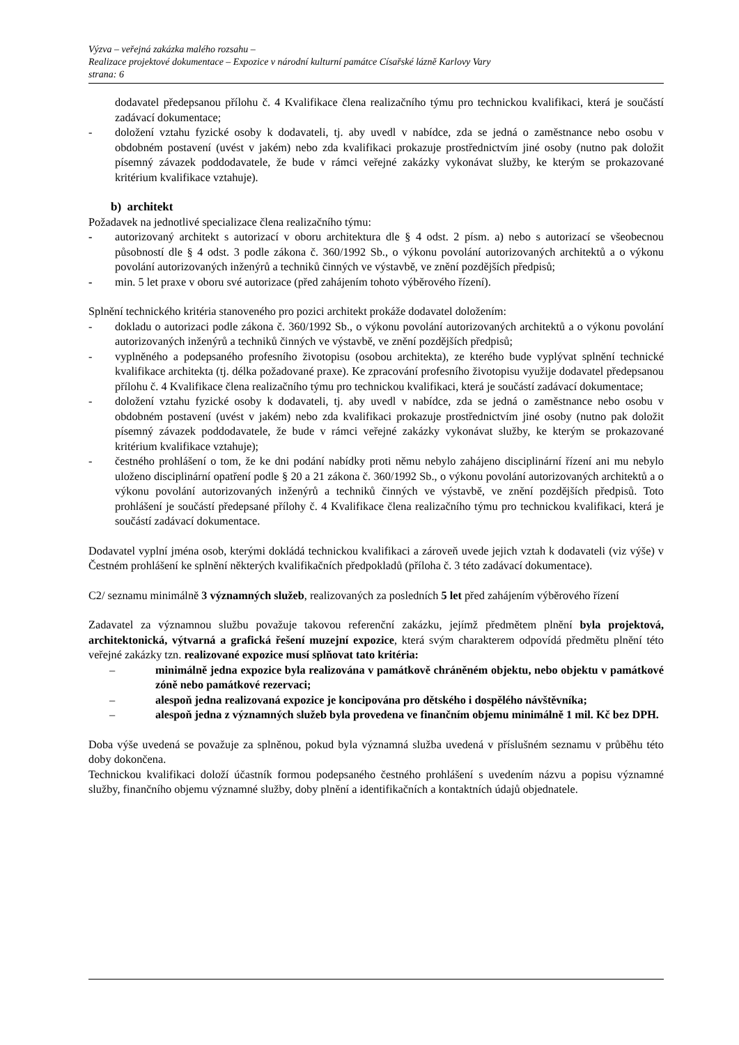Výzva – veřejná zakázka malého rozsahu –
Realizace projektové dokumentace – Expozice v národní kulturní památce Císařské lázně Karlovy Vary
strana: 6
dodavatel předepsanou přílohu č. 4 Kvalifikace člena realizačního týmu pro technickou kvalifikaci, která je součástí zadávací dokumentace;
- doložení vztahu fyzické osoby k dodavateli, tj. aby uvedl v nabídce, zda se jedná o zaměstnance nebo osobu v obdobném postavení (uvést v jakém) nebo zda kvalifikaci prokazuje prostřednictvím jiné osoby (nutno pak doložit písemný závazek poddodavatele, že bude v rámci veřejné zakázky vykonávat služby, ke kterým se prokazované kritérium kvalifikace vztahuje).
b) architekt
Požadavek na jednotlivé specializace člena realizačního týmu:
- autorizovaný architekt s autorizací v oboru architektura dle § 4 odst. 2 písm. a) nebo s autorizací se všeobecnou působností dle § 4 odst. 3 podle zákona č. 360/1992 Sb., o výkonu povolání autorizovaných architektů a o výkonu povolání autorizovaných inženýrů a techniků činných ve výstavbě, ve znění pozdějších předpisů;
- min. 5 let praxe v oboru své autorizace (před zahájením tohoto výběrového řízení).
Splnění technického kritéria stanoveného pro pozici architekt prokáže dodavatel doložením:
- dokladu o autorizaci podle zákona č. 360/1992 Sb., o výkonu povolání autorizovaných architektů a o výkonu povolání autorizovaných inženýrů a techniků činných ve výstavbě, ve znění pozdějších předpisů;
- vyplněného a podepsaného profesního životopisu (osobou architekta), ze kterého bude vyplývat splnění technické kvalifikace architekta (tj. délka požadované praxe). Ke zpracování profesního životopisu využije dodavatel předepsanou přílohu č. 4 Kvalifikace člena realizačního týmu pro technickou kvalifikaci, která je součástí zadávací dokumentace;
- doložení vztahu fyzické osoby k dodavateli, tj. aby uvedl v nabídce, zda se jedná o zaměstnance nebo osobu v obdobném postavení (uvést v jakém) nebo zda kvalifikaci prokazuje prostřednictvím jiné osoby (nutno pak doložit písemný závazek poddodavatele, že bude v rámci veřejné zakázky vykonávat služby, ke kterým se prokazované kritérium kvalifikace vztahuje);
- čestného prohlášení o tom, že ke dni podání nabídky proti němu nebylo zahájeno disciplinární řízení ani mu nebylo uloženo disciplinární opatření podle § 20 a 21 zákona č. 360/1992 Sb., o výkonu povolání autorizovaných architektů a o výkonu povolání autorizovaných inženýrů a techniků činných ve výstavbě, ve znění pozdějších předpisů. Toto prohlášení je součástí předepsané přílohy č. 4 Kvalifikace člena realizačního týmu pro technickou kvalifikaci, která je součástí zadávací dokumentace.
Dodavatel vyplní jména osob, kterými dokládá technickou kvalifikaci a zároveň uvede jejich vztah k dodavateli (viz výše) v Čestném prohlášení ke splnění některých kvalifikačních předpokladů (příloha č. 3 této zadávací dokumentace).
C2/ seznamu minimálně 3 významných služeb, realizovaných za posledních 5 let před zahájením výběrového řízení
Zadavatel za významnou službu považuje takovou referenční zakázku, jejímž předmětem plnění byla projektová, architektonická, výtvarná a grafická řešení muzejní expozice, která svým charakterem odpovídá předmětu plnění této veřejné zakázky tzn. realizované expozice musí splňovat tato kritéria:
– minimálně jedna expozice byla realizována v památkově chráněném objektu, nebo objektu v památkové zóně nebo památkové rezervaci;
– alespoň jedna realizovaná expozice je koncipována pro dětského i dospělého návštěvníka;
– alespoň jedna z významných služeb byla provedena ve finančním objemu minimálně 1 mil. Kč bez DPH.
Doba výše uvedená se považuje za splněnou, pokud byla významná služba uvedená v příslušném seznamu v průběhu této doby dokončena.
Technickou kvalifikaci doloží účastník formou podepsaného čestného prohlášení s uvedením názvu a popisu významné služby, finančního objemu významné služby, doby plnění a identifikačních a kontaktních údajů objednatele.